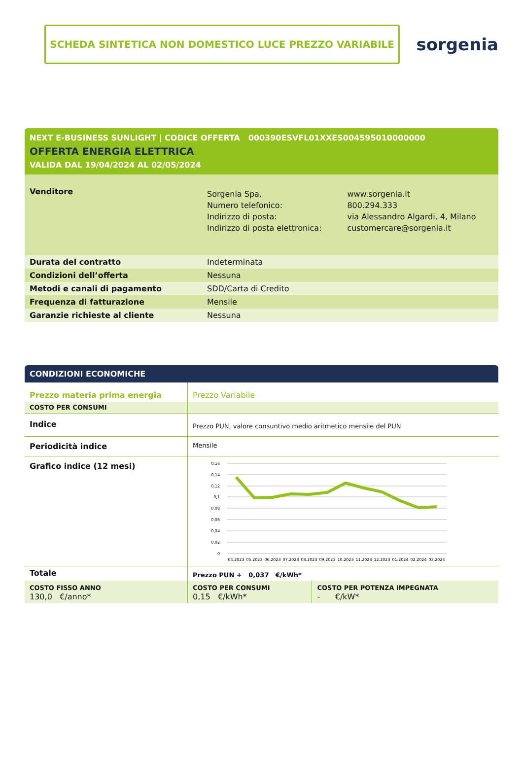SCHEDA SINTETICA NON DOMESTICO LUCE PREZZO VARIABILE
sorgenia
NEXT E-BUSINESS SUNLIGHT | CODICE OFFERTA 000390ESVFL01XXES004595010000000
OFFERTA ENERGIA ELETTRICA
VALIDA DAL 19/04/2024 AL 02/05/2024
| Venditore | Sorgenia Spa, Numero telefonico: Indirizzo di posta: Indirizzo di posta elettronica: | www.sorgenia.it 800.294.333 via Alessandro Algardi, 4, Milano customercare@sorgenia.it |
| Durata del contratto | Indeterminata | |
| Condizioni dell’offerta | Nessuna | |
| Metodi e canali di pagamento | SDD/Carta di Credito | |
| Frequenza di fatturazione | Mensile | |
| Garanzie richieste al cliente | Nessuna | |
CONDIZIONI ECONOMICHE
| Prezzo materia prima energia | Prezzo Variabile | |
| COSTO PER CONSUMI | | |
| Indice | Prezzo PUN, valore consuntivo medio aritmetico mensile del PUN | |
| Periodicità indice | Mensile | |
| Grafico indice (12 mesi) | 0,16 0,14 0,12 0,1 0,08 0,06 0,04 0,02 0 04.2023 05.2023 06.2023 07.2023 08.2023 09.2023 10.2023 11.2023 12.2023 01.2024 02.2024 03.2024 | |
| Totale | Prezzo PUN + 0,037 €/kWh* | |
| COSTO FISSO ANNO 130,0 €/anno* | COSTO PER CONSUMI 0,15 €/kWh* | COSTO PER POTENZA IMPEGNATA - €/kW* |